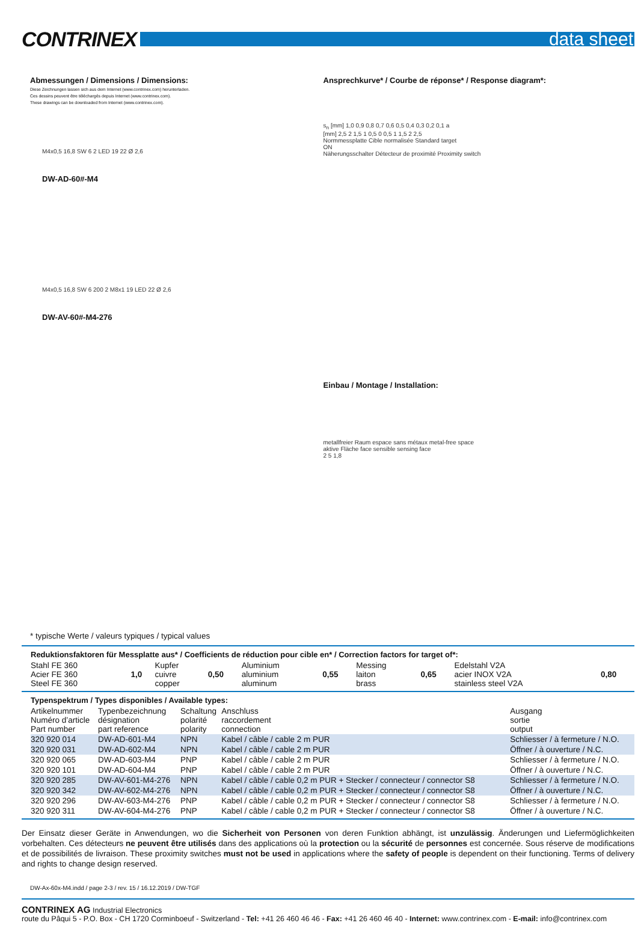CONTRINEX
data sheet
Abmessungen / Dimensions / Dimensions:
Diese Zeichnungen lassen sich aus dem Internet (www.contrinex.com) herunterladen.
Ces dessins peuvent être téléchargés depuis Internet (www.contrinex.com).
These drawings can be downloaded from Internet (www.contrinex.com).
M4x0,5 16,8 SW 6 2 LED 19 22 Ø 2,6
DW-AD-60#-M4
M4x0,5 16,8 SW 6 200 2 M8x1 19 LED 22 Ø 2,6
DW-AV-60#-M4-276
Ansprechkurve* / Courbe de réponse* / Response diagram*:
s<sub>n</sub> [mm] 1,0 0,9 0,8 0,7 0,6 0,5 0,4 0,3 0,2 0,1 a
[mm] 2,5 2 1,5 1 0,5 0 0,5 1 1,5 2 2,5
Normmessplatte Cible normalisée Standard target
ON
Näherungsschalter Détecteur de proximité Proximity switch
Einbau / Montage / Installation:
metallfreier Raum espace sans métaux metal-free space
aktive Fläche face sensible sensing face
2 5 1,8
* typische Werte / valeurs typiques / typical values
Reduktionsfaktoren für Messplatte aus* / Coefficients de réduction pour cible en* / Correction factors for target of*:
| Stahl FE 360 Acier FE 360 Steel FE 360 | 1,0 | Kupfer cuivre copper | 0,50 | Aluminium aluminium aluminum | 0,55 | Messing laiton brass | 0,65 | Edelstahl V2A acier INOX V2A stainless steel V2A | 0,80 |
Typenspektrum / Types disponibles / Available types:
| Artikelnummer Numéro d’article Part number | Typenbezeichnung désignation part reference | Schaltung polarité polarity | Anschluss raccordement connection | Ausgang sortie output |
| --- | --- | --- | --- | --- |
| 320 920 014 | DW-AD-601-M4 | NPN | Kabel / câble / cable 2 m PUR | Schliesser / à fermeture / N.O. |
| 320 920 031 | DW-AD-602-M4 | NPN | Kabel / câble / cable 2 m PUR | Öffner / à ouverture / N.C. |
| 320 920 065 | DW-AD-603-M4 | PNP | Kabel / câble / cable 2 m PUR | Schliesser / à fermeture / N.O. |
| 320 920 101 | DW-AD-604-M4 | PNP | Kabel / câble / cable 2 m PUR | Öffner / à ouverture / N.C. |
| 320 920 285 | DW-AV-601-M4-276 | NPN | Kabel / câble / cable 0,2 m PUR + Stecker / connecteur / connector S8 | Schliesser / à fermeture / N.O. |
| 320 920 342 | DW-AV-602-M4-276 | NPN | Kabel / câble / cable 0,2 m PUR + Stecker / connecteur / connector S8 | Öffner / à ouverture / N.C. |
| 320 920 296 | DW-AV-603-M4-276 | PNP | Kabel / câble / cable 0,2 m PUR + Stecker / connecteur / connector S8 | Schliesser / à fermeture / N.O. |
| 320 920 311 | DW-AV-604-M4-276 | PNP | Kabel / câble / cable 0,2 m PUR + Stecker / connecteur / connector S8 | Öffner / à ouverture / N.C. |
Der Einsatz dieser Geräte in Anwendungen, wo die Sicherheit von Personen von deren Funktion abhängt, ist unzulässig. Änderungen und Liefermöglichkeiten vorbehalten. Ces détecteurs ne peuvent être utilisés dans des applications où la protection ou la sécurité de personnes est concernée. Sous réserve de modifications et de possibilités de livraison. These proximity switches must not be used in applications where the safety of people is dependent on their functioning. Terms of delivery and rights to change design reserved.
DW-Ax-60x-M4.indd / page 2-3 / rev. 15 / 16.12.2019 / DW-TGF
CONTRINEX AG Industrial Electronics
route du Pâqui 5 - P.O. Box - CH 1720 Corminboeuf - Switzerland - Tel: +41 26 460 46 46 - Fax: +41 26 460 46 40 - Internet: www.contrinex.com - E-mail: info@contrinex.com